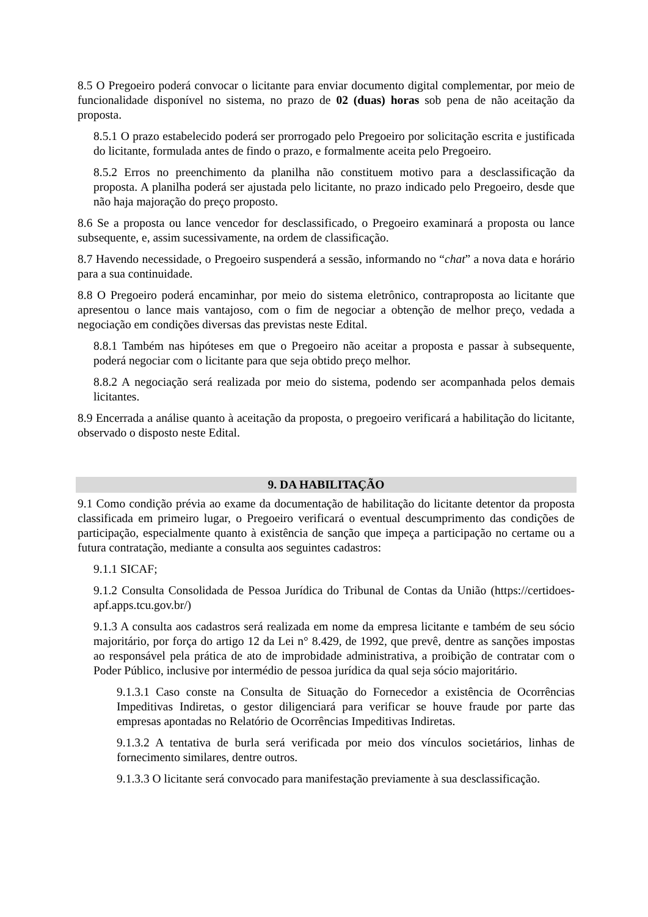8.5 O Pregoeiro poderá convocar o licitante para enviar documento digital complementar, por meio de funcionalidade disponível no sistema, no prazo de 02 (duas) horas sob pena de não aceitação da proposta.
8.5.1 O prazo estabelecido poderá ser prorrogado pelo Pregoeiro por solicitação escrita e justificada do licitante, formulada antes de findo o prazo, e formalmente aceita pelo Pregoeiro.
8.5.2 Erros no preenchimento da planilha não constituem motivo para a desclassificação da proposta. A planilha poderá ser ajustada pelo licitante, no prazo indicado pelo Pregoeiro, desde que não haja majoração do preço proposto.
8.6 Se a proposta ou lance vencedor for desclassificado, o Pregoeiro examinará a proposta ou lance subsequente, e, assim sucessivamente, na ordem de classificação.
8.7 Havendo necessidade, o Pregoeiro suspenderá a sessão, informando no “chat” a nova data e horário para a sua continuidade.
8.8 O Pregoeiro poderá encaminhar, por meio do sistema eletrônico, contraproposta ao licitante que apresentou o lance mais vantajoso, com o fim de negociar a obtenção de melhor preço, vedada a negociação em condições diversas das previstas neste Edital.
8.8.1 Também nas hipóteses em que o Pregoeiro não aceitar a proposta e passar à subsequente, poderá negociar com o licitante para que seja obtido preço melhor.
8.8.2 A negociação será realizada por meio do sistema, podendo ser acompanhada pelos demais licitantes.
8.9 Encerrada a análise quanto à aceitação da proposta, o pregoeiro verificará a habilitação do licitante, observado o disposto neste Edital.
9. DA HABILITAÇÃO
9.1 Como condição prévia ao exame da documentação de habilitação do licitante detentor da proposta classificada em primeiro lugar, o Pregoeiro verificará o eventual descumprimento das condições de participação, especialmente quanto à existência de sanção que impeça a participação no certame ou a futura contratação, mediante a consulta aos seguintes cadastros:
9.1.1 SICAF;
9.1.2 Consulta Consolidada de Pessoa Jurídica do Tribunal de Contas da União (https://certidoes-apf.apps.tcu.gov.br/)
9.1.3 A consulta aos cadastros será realizada em nome da empresa licitante e também de seu sócio majoritário, por força do artigo 12 da Lei n° 8.429, de 1992, que prevê, dentre as sanções impostas ao responsável pela prática de ato de improbidade administrativa, a proibição de contratar com o Poder Público, inclusive por intermédio de pessoa jurídica da qual seja sócio majoritário.
9.1.3.1 Caso conste na Consulta de Situação do Fornecedor a existência de Ocorrências Impeditivas Indiretas, o gestor diligenciará para verificar se houve fraude por parte das empresas apontadas no Relatório de Ocorrências Impeditivas Indiretas.
9.1.3.2 A tentativa de burla será verificada por meio dos vínculos societários, linhas de fornecimento similares, dentre outros.
9.1.3.3 O licitante será convocado para manifestação previamente à sua desclassificação.